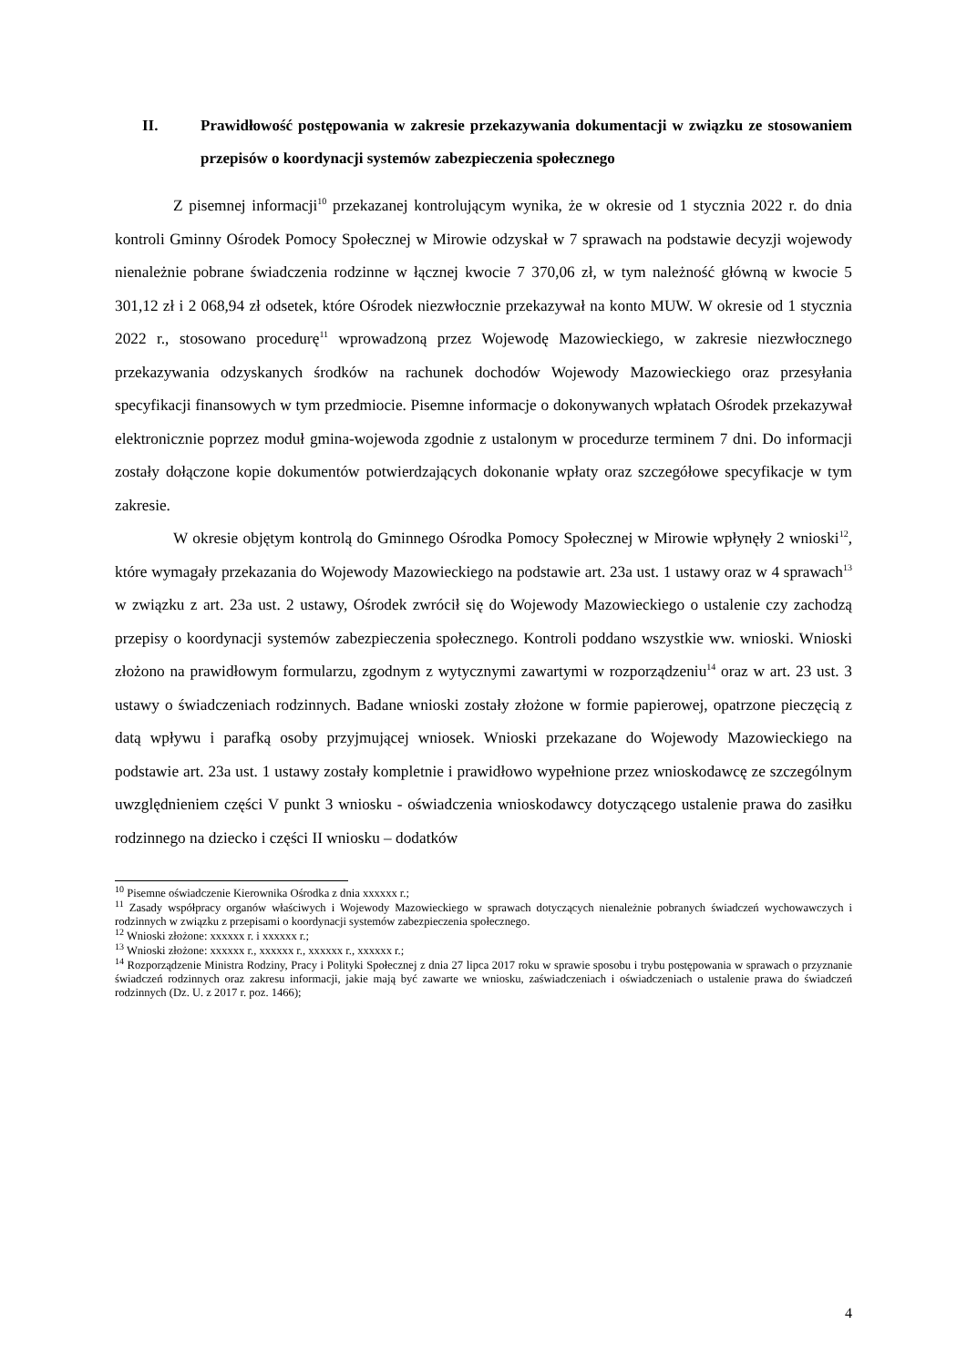II. Prawidłowość postępowania w zakresie przekazywania dokumentacji w związku ze stosowaniem przepisów o koordynacji systemów zabezpieczenia społecznego
Z pisemnej informacji<sup>10</sup> przekazanej kontrolującym wynika, że w okresie od 1 stycznia 2022 r. do dnia kontroli Gminny Ośrodek Pomocy Społecznej w Mirowie odzyskał w 7 sprawach na podstawie decyzji wojewody nienależnie pobrane świadczenia rodzinne w łącznej kwocie 7 370,06 zł, w tym należność główną w kwocie 5 301,12 zł i 2 068,94 zł odsetek, które Ośrodek niezwłocznie przekazywał na konto MUW. W okresie od 1 stycznia 2022 r., stosowano procedurę<sup>11</sup> wprowadzoną przez Wojewodę Mazowieckiego, w zakresie niezwłocznego przekazywania odzyskanych środków na rachunek dochodów Wojewody Mazowieckiego oraz przesyłania specyfikacji finansowych w tym przedmiocie. Pisemne informacje o dokonywanych wpłatach Ośrodek przekazywał elektronicznie poprzez moduł gmina-wojewoda zgodnie z ustalonym w procedurze terminem 7 dni. Do informacji zostały dołączone kopie dokumentów potwierdzających dokonanie wpłaty oraz szczegółowe specyfikacje w tym zakresie.
W okresie objętym kontrolą do Gminnego Ośrodka Pomocy Społecznej w Mirowie wpłynęły 2 wnioski<sup>12</sup>, które wymagały przekazania do Wojewody Mazowieckiego na podstawie art. 23a ust. 1 ustawy oraz w 4 sprawach<sup>13</sup> w związku z art. 23a ust. 2 ustawy, Ośrodek zwrócił się do Wojewody Mazowieckiego o ustalenie czy zachodzą przepisy o koordynacji systemów zabezpieczenia społecznego. Kontroli poddano wszystkie ww. wnioski. Wnioski złożono na prawidłowym formularzu, zgodnym z wytycznymi zawartymi w rozporządzeniu<sup>14</sup> oraz w art. 23 ust. 3 ustawy o świadczeniach rodzinnych. Badane wnioski zostały złożone w formie papierowej, opatrzone pieczęcią z datą wpływu i parafką osoby przyjmującej wniosek. Wnioski przekazane do Wojewody Mazowieckiego na podstawie art. 23a ust. 1 ustawy zostały kompletnie i prawidłowo wypełnione przez wnioskodawcę ze szczególnym uwzględnieniem części V punkt 3 wniosku - oświadczenia wnioskodawcy dotyczącego ustalenie prawa do zasiłku rodzinnego na dziecko i części II wniosku – dodatków
<sup>10</sup> Pisemne oświadczenie Kierownika Ośrodka z dnia xxxxxx r.;
<sup>11</sup> Zasady współpracy organów właściwych i Wojewody Mazowieckiego w sprawach dotyczących nienależnie pobranych świadczeń wychowawczych i rodzinnych w związku z przepisami o koordynacji systemów zabezpieczenia społecznego.
<sup>12</sup> Wnioski złożone: xxxxxx r. i xxxxxx r.;
<sup>13</sup> Wnioski złożone: xxxxxx r., xxxxxx r., xxxxxx r., xxxxxx r.;
<sup>14</sup> Rozporządzenie Ministra Rodziny, Pracy i Polityki Społecznej z dnia 27 lipca 2017 roku w sprawie sposobu i trybu postępowania w sprawach o przyznanie świadczeń rodzinnych oraz zakresu informacji, jakie mają być zawarte we wniosku, zaświadczeniach i oświadczeniach o ustalenie prawa do świadczeń rodzinnych (Dz. U. z 2017 r. poz. 1466);
4